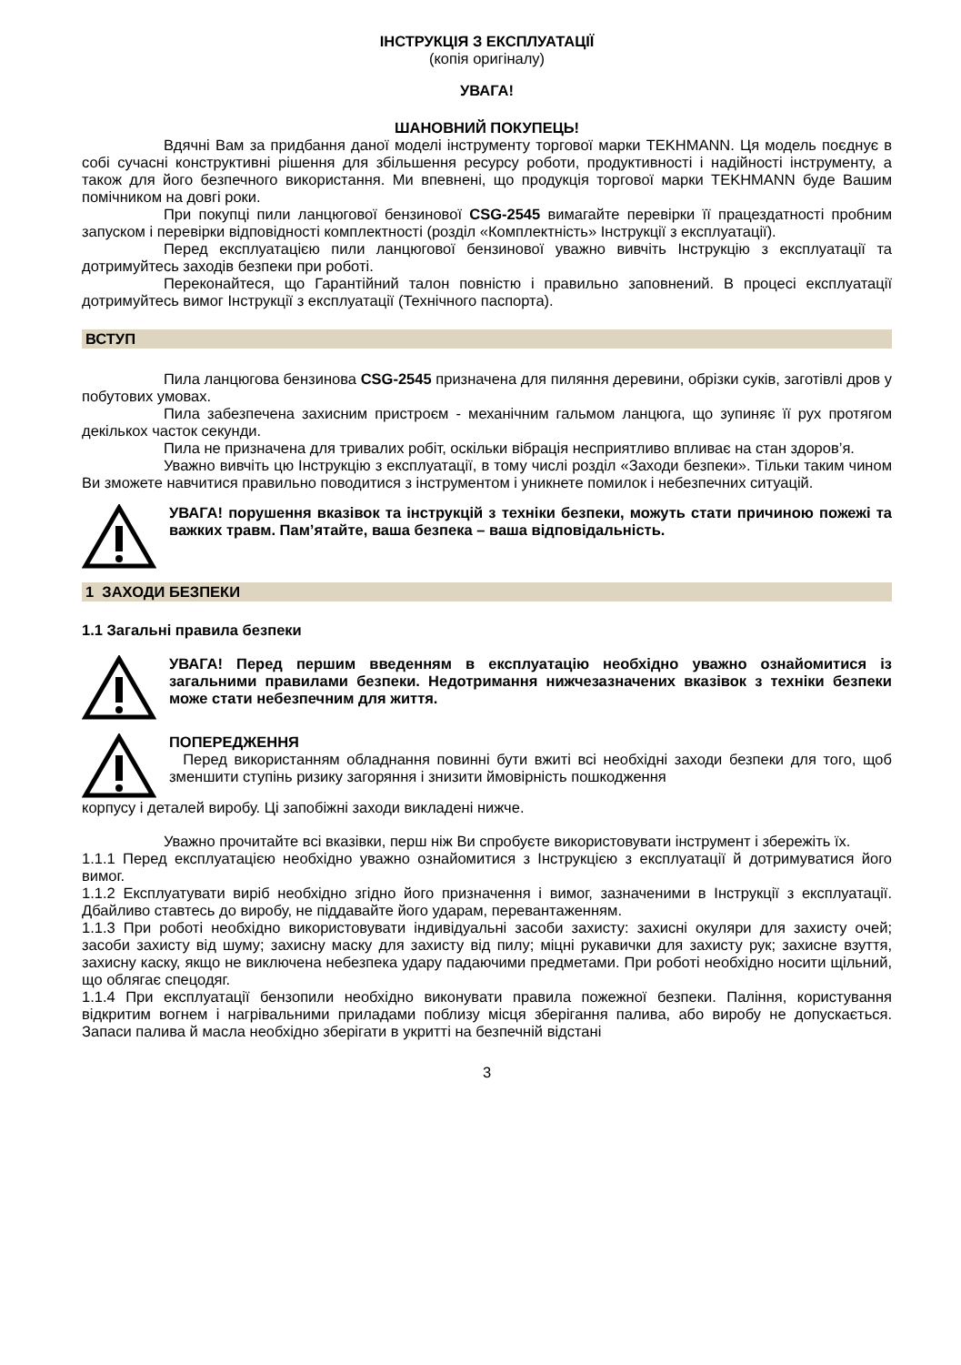ІНСТРУКЦІЯ З ЕКСПЛУАТАЦІЇ
(копія оригіналу)
УВАГА!
ШАНОВНИЙ ПОКУПЕЦЬ!
Вдячні Вам за придбання даної моделі інструменту торгової марки TEKHMANN. Ця модель поєднує в собі сучасні конструктивні рішення для збільшення ресурсу роботи, продуктивності і надійності інструменту, а також для його безпечного використання. Ми впевнені, що продукція торгової марки TEKHMANN буде Вашим помічником на довгі роки.
При покупці пили ланцюгової бензинової CSG-2545 вимагайте перевірки її працездатності пробним запуском і перевірки відповідності комплектності (розділ «Комплектність» Інструкції з експлуатації).
Перед експлуатацією пили ланцюгової бензинової уважно вивчіть Інструкцію з експлуатації та дотримуйтесь заходів безпеки при роботі.
Переконайтеся, що Гарантійний талон повністю і правильно заповнений. В процесі експлуатації дотримуйтесь вимог Інструкції з експлуатації (Технічного паспорта).
ВСТУП
Пила ланцюгова бензинова CSG-2545 призначена для пиляння деревини, обрізки суків, заготівлі дров у побутових умовах.
Пила забезпечена захисним пристроєм - механічним гальмом ланцюга, що зупиняє її рух протягом декількох часток секунди.
Пила не призначена для тривалих робіт, оскільки вібрація несприятливо впливає на стан здоров’я.
Уважно вивчіть цю Інструкцію з експлуатації, в тому числі розділ «Заходи безпеки». Тільки таким чином Ви зможете навчитися правильно поводитися з інструментом і уникнете помилок і небезпечних ситуацій.
УВАГА! порушення вказівок та інструкцій з техніки безпеки, можуть стати причиною пожежі та важких травм. Пам’ятайте, ваша безпека – ваша відповідальність.
1 ЗАХОДИ БЕЗПЕКИ
1.1 Загальні правила безпеки
УВАГА! Перед першим введенням в експлуатацію необхідно уважно ознайомитися із загальними правилами безпеки. Недотримання нижчезазначених вказівок з техніки безпеки може стати небезпечним для життя.
ПОПЕРЕДЖЕННЯ
Перед використанням обладнання повинні бути вжиті всі необхідні заходи безпеки для того, щоб зменшити ступінь ризику загоряння і знизити ймовірність пошкодження
корпусу і деталей виробу. Ці запобіжні заходи викладені нижче.
Уважно прочитайте всі вказівки, перш ніж Ви спробуєте використовувати інструмент і збережіть їх.
1.1.1 Перед експлуатацією необхідно уважно ознайомитися з Інструкцією з експлуатації й дотримуватися його вимог.
1.1.2 Експлуатувати виріб необхідно згідно його призначення і вимог, зазначеними в Інструкції з експлуатації. Дбайливо ставтесь до виробу, не піддавайте його ударам, перевантаженням.
1.1.3 При роботі необхідно використовувати індивідуальні засоби захисту: захисні окуляри для захисту очей; засоби захисту від шуму; захисну маску для захисту від пилу; міцні рукавички для захисту рук; захисне взуття, захисну каску, якщо не виключена небезпека удару падаючими предметами. При роботі необхідно носити щільний, що облягає спецодяг.
1.1.4 При експлуатації бензопили необхідно виконувати правила пожежної безпеки. Паління, користування відкритим вогнем і нагрівальними приладами поблизу місця зберігання палива, або виробу не допускається. Запаси палива й масла необхідно зберігати в укритті на безпечній відстані
3